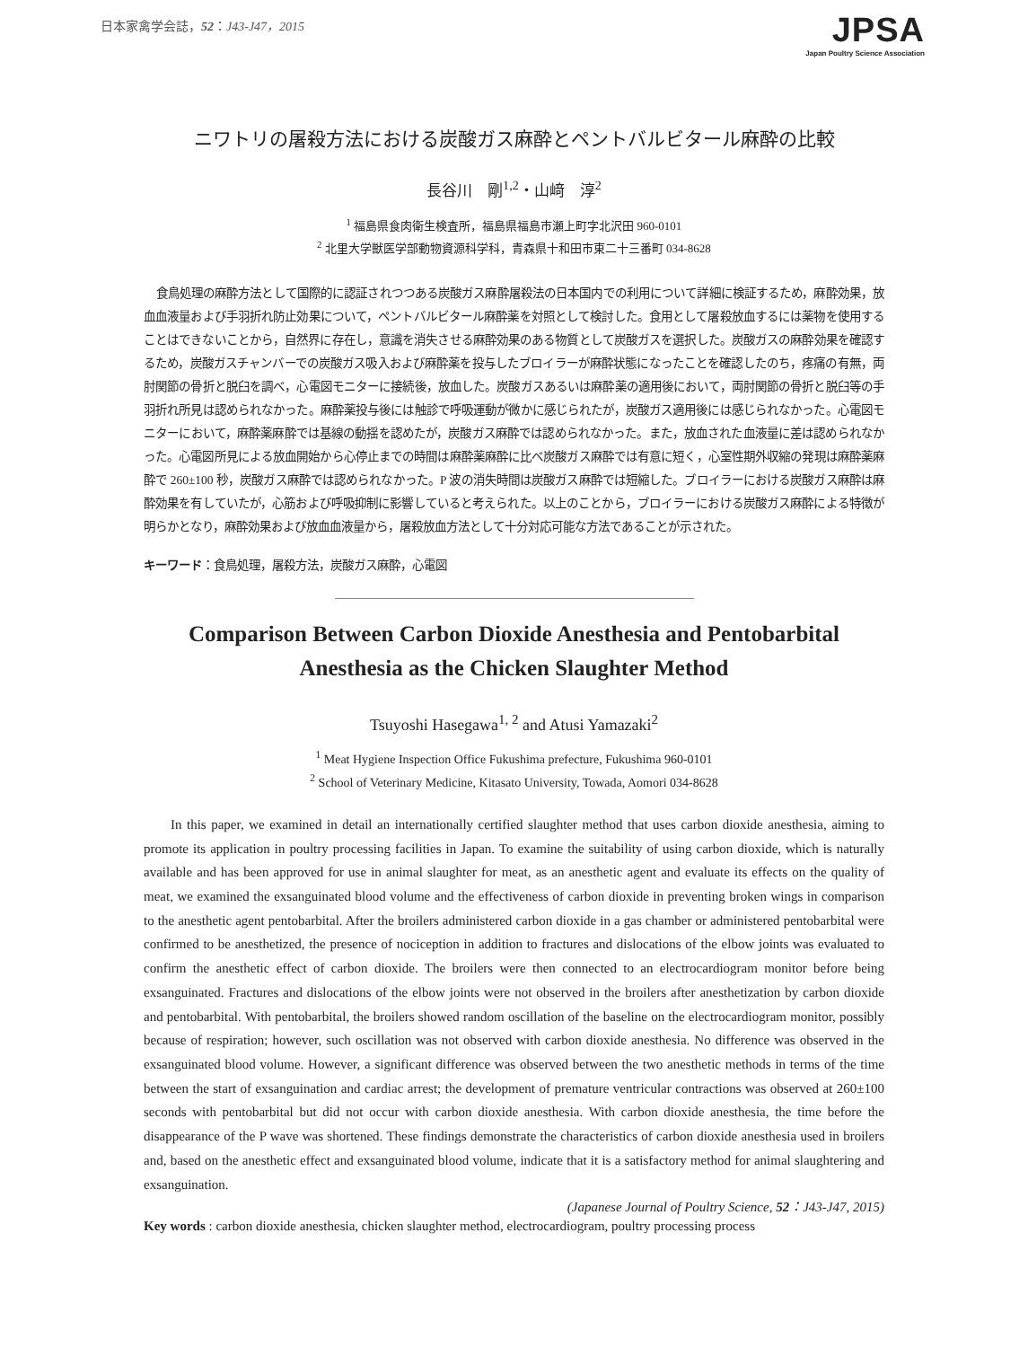日本家禽学会誌，52：J43-J47，2015
JPSA
Japan Poultry Science Association
ニワトリの屠殺方法における炭酸ガス麻酔とペントバルビタール麻酔の比較
長谷川　剛<sup>1,2</sup>・山﨑　淳<sup>2</sup>
<sup>1</sup> 福島県食肉衛生検査所，福島県福島市瀬上町字北沢田 960-0101
<sup>2</sup> 北里大学獣医学部動物資源科学科，青森県十和田市東二十三番町 034-8628
食鳥処理の麻酔方法として国際的に認証されつつある炭酸ガス麻酔屠殺法の日本国内での利用について詳細に検証するため，麻酔効果，放血血液量および手羽折れ防止効果について，ペントバルビタール麻酔薬を対照として検討した。食用として屠殺放血するには薬物を使用することはできないことから，自然界に存在し，意識を消失させる麻酔効果のある物質として炭酸ガスを選択した。炭酸ガスの麻酔効果を確認するため，炭酸ガスチャンバーでの炭酸ガス吸入および麻酔薬を投与したブロイラーが麻酔状態になったことを確認したのち，疼痛の有無，両肘関節の骨折と脱臼を調べ，心電図モニターに接続後，放血した。炭酸ガスあるいは麻酔薬の適用後において，両肘関節の骨折と脱臼等の手羽折れ所見は認められなかった。麻酔薬投与後には触診で呼吸運動が微かに感じられたが，炭酸ガス適用後には感じられなかった。心電図モニターにおいて，麻酔薬麻酔では基線の動揺を認めたが，炭酸ガス麻酔では認められなかった。また，放血された血液量に差は認められなかった。心電図所見による放血開始から心停止までの時間は麻酔薬麻酔に比べ炭酸ガス麻酔では有意に短く，心室性期外収縮の発現は麻酔薬麻酔で 260±100 秒，炭酸ガス麻酔では認められなかった。P 波の消失時間は炭酸ガス麻酔では短縮した。ブロイラーにおける炭酸ガス麻酔は麻酔効果を有していたが，心筋および呼吸抑制に影響していると考えられた。以上のことから，ブロイラーにおける炭酸ガス麻酔による特徴が明らかとなり，麻酔効果および放血血液量から，屠殺放血方法として十分対応可能な方法であることが示された。
キーワード：食鳥処理，屠殺方法，炭酸ガス麻酔，心電図
Comparison Between Carbon Dioxide Anesthesia and Pentobarbital
Anesthesia as the Chicken Slaughter Method
Tsuyoshi Hasegawa<sup>1, 2</sup> and Atusi Yamazaki<sup>2</sup>
<sup>1</sup> Meat Hygiene Inspection Office Fukushima prefecture, Fukushima 960-0101
<sup>2</sup> School of Veterinary Medicine, Kitasato University, Towada, Aomori 034-8628
In this paper, we examined in detail an internationally certified slaughter method that uses carbon dioxide anesthesia, aiming to promote its application in poultry processing facilities in Japan. To examine the suitability of using carbon dioxide, which is naturally available and has been approved for use in animal slaughter for meat, as an anesthetic agent and evaluate its effects on the quality of meat, we examined the exsanguinated blood volume and the effectiveness of carbon dioxide in preventing broken wings in comparison to the anesthetic agent pentobarbital. After the broilers administered carbon dioxide in a gas chamber or administered pentobarbital were confirmed to be anesthetized, the presence of nociception in addition to fractures and dislocations of the elbow joints was evaluated to confirm the anesthetic effect of carbon dioxide. The broilers were then connected to an electrocardiogram monitor before being exsanguinated. Fractures and dislocations of the elbow joints were not observed in the broilers after anesthetization by carbon dioxide and pentobarbital. With pentobarbital, the broilers showed random oscillation of the baseline on the electrocardiogram monitor, possibly because of respiration; however, such oscillation was not observed with carbon dioxide anesthesia. No difference was observed in the exsanguinated blood volume. However, a significant difference was observed between the two anesthetic methods in terms of the time between the start of exsanguination and cardiac arrest; the development of premature ventricular contractions was observed at 260±100 seconds with pentobarbital but did not occur with carbon dioxide anesthesia. With carbon dioxide anesthesia, the time before the disappearance of the P wave was shortened. These findings demonstrate the characteristics of carbon dioxide anesthesia used in broilers and, based on the anesthetic effect and exsanguinated blood volume, indicate that it is a satisfactory method for animal slaughtering and exsanguination.
(Japanese Journal of Poultry Science, 52：J43-J47, 2015)
Key words : carbon dioxide anesthesia, chicken slaughter method, electrocardiogram, poultry processing process